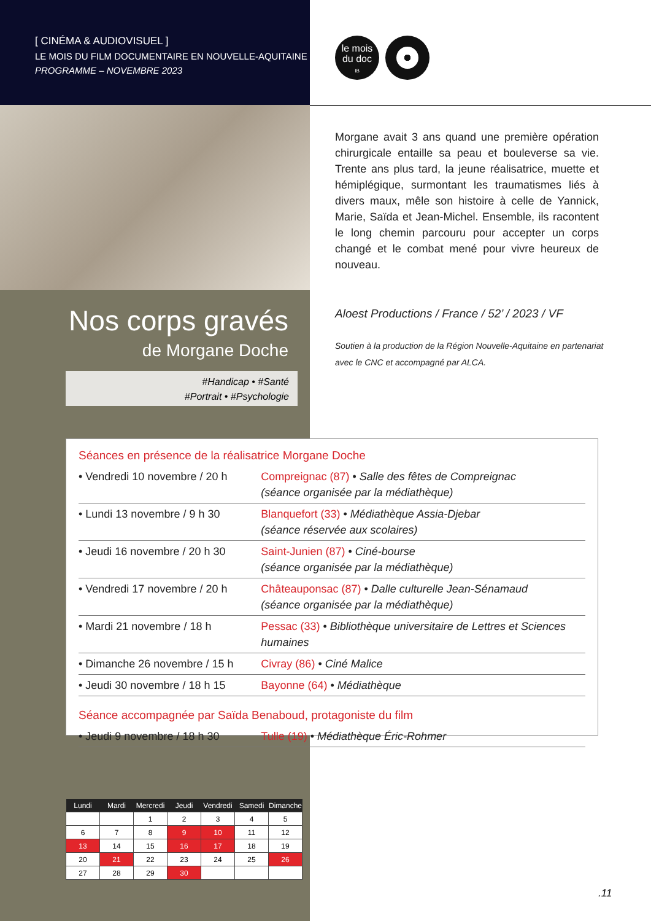[ CINÉMA & AUDIOVISUEL ]
LE MOIS DU FILM DOCUMENTAIRE EN NOUVELLE-AQUITAINE
PROGRAMME – NOVEMBRE 2023
le mois
du doc
IB
Morgane avait 3 ans quand une première opération chirurgicale entaille sa peau et bouleverse sa vie. Trente ans plus tard, la jeune réalisatrice, muette et hémi­plégique, surmontant les traumatismes liés à divers maux, mêle son histoire à celle de Yannick, Marie, Saïda et Jean-Michel. Ensemble, ils racontent le long chemin parcouru pour accepter un corps changé et le combat mené pour vivre heureux de nouveau.
Nos corps gravés
de Morgane Doche
#Handicap • #Santé
#Portrait • #Psychologie
Aloest Productions / France / 52’ / 2023 / VF
Soutien à la production de la Région Nouvelle-Aquitaine en partenariat
avec le CNC et accompagné par ALCA.
Séances en présence de la réalisatrice Morgane Doche
| • Vendredi 10 novembre / 20 h | Compreignac (87) • Salle des fêtes de Compreignac (séance organisée par la médiathèque) |
| • Lundi 13 novembre / 9 h 30 | Blanquefort (33) • Médiathèque Assia-Djebar (séance réservée aux scolaires) |
| • Jeudi 16 novembre / 20 h 30 | Saint-Junien (87) • Ciné-bourse (séance organisée par la médiathèque) |
| • Vendredi 17 novembre / 20 h | Châteauponsac (87) • Dalle culturelle Jean-Sénamaud (séance organisée par la médiathèque) |
| • Mardi 21 novembre / 18 h | Pessac (33) • Bibliothèque universitaire de Lettres et Sciences humaines |
| • Dimanche 26 novembre / 15 h | Civray (86) • Ciné Malice |
| • Jeudi 30 novembre / 18 h 15 | Bayonne (64) • Médiathèque |
Séance accompagnée par Saïda Benaboud, protagoniste du film
| • Jeudi 9 novembre / 18 h 30 | Tulle (19) • Médiathèque Éric-Rohmer |
| Lundi | Mardi | Mercredi | Jeudi | Vendredi | Samedi | Dimanche |
| --- | --- | --- | --- | --- | --- | --- |
| | | 1 | 2 | 3 | 4 | 5 |
| 6 | 7 | 8 | 9 | 10 | 11 | 12 |
| 13 | 14 | 15 | 16 | 17 | 18 | 19 |
| 20 | 21 | 22 | 23 | 24 | 25 | 26 |
| 27 | 28 | 29 | 30 | | | |
.11